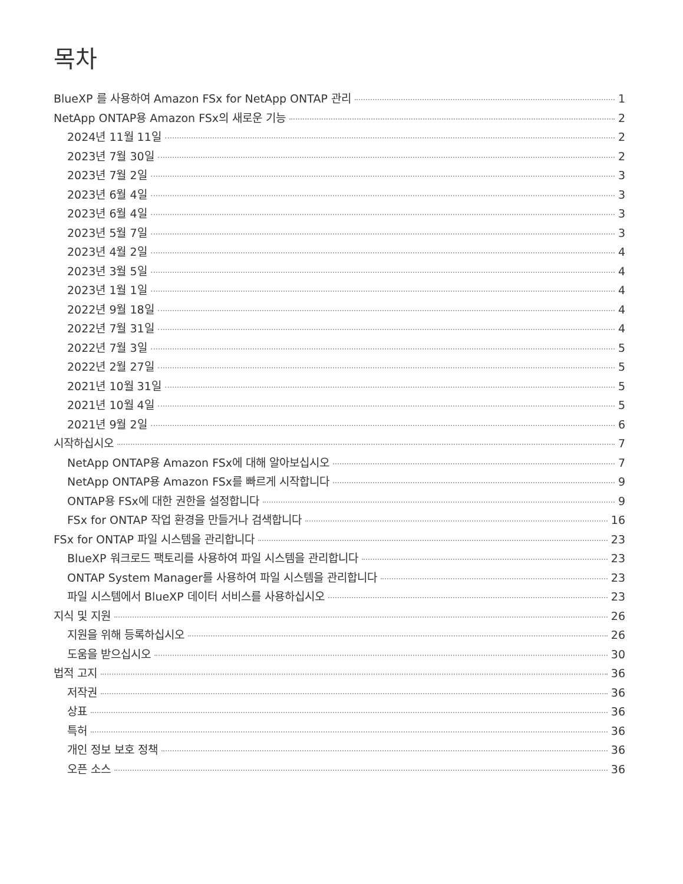목차
BlueXP 를 사용하여 Amazon FSx for NetApp ONTAP 관리 1
NetApp ONTAP용 Amazon FSx의 새로운 기능 2
2024년 11월 11일 2
2023년 7월 30일 2
2023년 7월 2일 3
2023년 6월 4일 3
2023년 6월 4일 3
2023년 5월 7일 3
2023년 4월 2일 4
2023년 3월 5일 4
2023년 1월 1일 4
2022년 9월 18일 4
2022년 7월 31일 4
2022년 7월 3일 5
2022년 2월 27일 5
2021년 10월 31일 5
2021년 10월 4일 5
2021년 9월 2일 6
시작하십시오 7
NetApp ONTAP용 Amazon FSx에 대해 알아보십시오 7
NetApp ONTAP용 Amazon FSx를 빠르게 시작합니다 9
ONTAP용 FSx에 대한 권한을 설정합니다 9
FSx for ONTAP 작업 환경을 만들거나 검색합니다 16
FSx for ONTAP 파일 시스템을 관리합니다 23
BlueXP 워크로드 팩토리를 사용하여 파일 시스템을 관리합니다 23
ONTAP System Manager를 사용하여 파일 시스템을 관리합니다 23
파일 시스템에서 BlueXP 데이터 서비스를 사용하십시오 23
지식 및 지원 26
지원을 위해 등록하십시오 26
도움을 받으십시오 30
법적 고지 36
저작권 36
상표 36
특허 36
개인 정보 보호 정책 36
오픈 소스 36